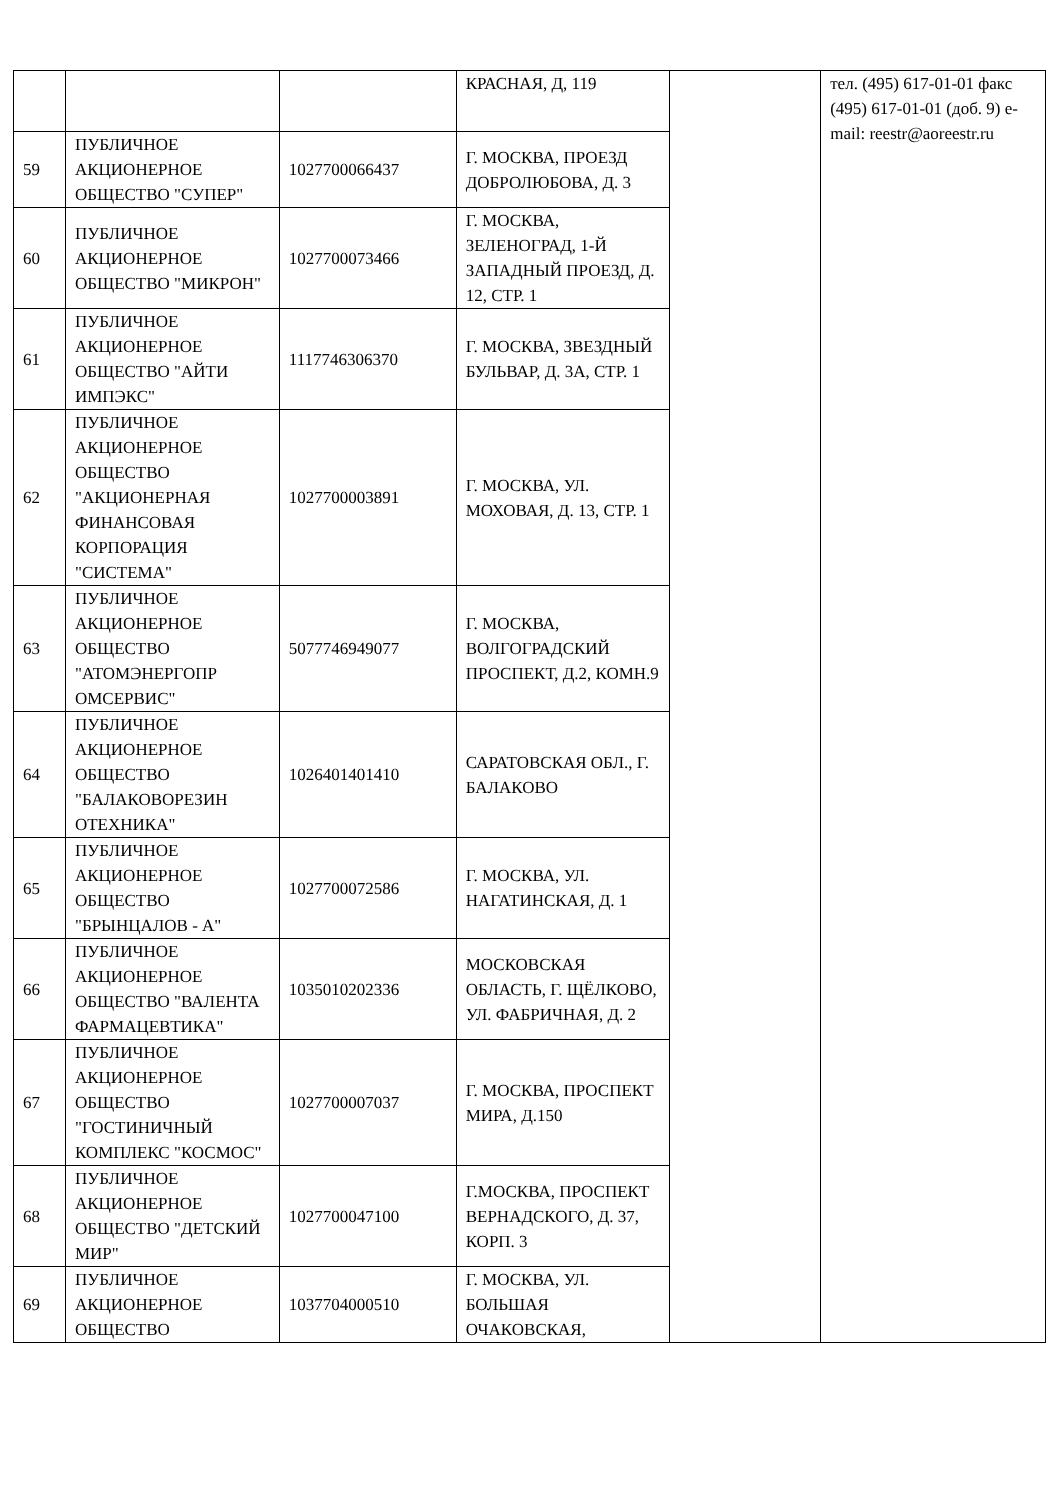| | | | КРАСНАЯ, Д, 119 | | тел. (495) 617-01-01 факс (495) 617-01-01 (доб. 9) e-mail: reestr@aoreestr.ru |
| 59 | ПУБЛИЧНОЕ АКЦИОНЕРНОЕ ОБЩЕСТВО "СУПЕР" | 1027700066437 | Г. МОСКВА, ПРОЕЗД ДОБРОЛЮБОВА, Д. 3 | | |
| 60 | ПУБЛИЧНОЕ АКЦИОНЕРНОЕ ОБЩЕСТВО "МИКРОН" | 1027700073466 | Г. МОСКВА, ЗЕЛЕНОГРАД, 1-Й ЗАПАДНЫЙ ПРОЕЗД, Д. 12, СТР. 1 | | |
| 61 | ПУБЛИЧНОЕ АКЦИОНЕРНОЕ ОБЩЕСТВО "АЙТИ ИМПЭКС" | 1117746306370 | Г. МОСКВА, ЗВЕЗДНЫЙ БУЛЬВАР, Д. 3А, СТР. 1 | | |
| 62 | ПУБЛИЧНОЕ АКЦИОНЕРНОЕ ОБЩЕСТВО "АКЦИОНЕРНАЯ ФИНАНСОВАЯ КОРПОРАЦИЯ "СИСТЕМА" | 1027700003891 | Г. МОСКВА, УЛ. МОХОВАЯ, Д. 13, СТР. 1 | | |
| 63 | ПУБЛИЧНОЕ АКЦИОНЕРНОЕ ОБЩЕСТВО "АТОМЭНЕРГОПР ОМСЕРВИС" | 5077746949077 | Г. МОСКВА, ВОЛГОГРАДСКИЙ ПРОСПЕКТ, Д.2, КОМН.9 | | |
| 64 | ПУБЛИЧНОЕ АКЦИОНЕРНОЕ ОБЩЕСТВО "БАЛАКОВОРЕЗИН ОТЕХНИКА" | 1026401401410 | САРАТОВСКАЯ ОБЛ., Г. БАЛАКОВО | | |
| 65 | ПУБЛИЧНОЕ АКЦИОНЕРНОЕ ОБЩЕСТВО "БРЫНЦАЛОВ - А" | 1027700072586 | Г. МОСКВА, УЛ. НАГАТИНСКАЯ, Д. 1 | | |
| 66 | ПУБЛИЧНОЕ АКЦИОНЕРНОЕ ОБЩЕСТВО "ВАЛЕНТА ФАРМАЦЕВТИКА" | 1035010202336 | МОСКОВСКАЯ ОБЛАСТЬ, Г. ЩЁЛКОВО, УЛ. ФАБРИЧНАЯ, Д. 2 | | |
| 67 | ПУБЛИЧНОЕ АКЦИОНЕРНОЕ ОБЩЕСТВО "ГОСТИНИЧНЫЙ КОМПЛЕКС "КОСМОС" | 1027700007037 | Г. МОСКВА, ПРОСПЕКТ МИРА, Д.150 | | |
| 68 | ПУБЛИЧНОЕ АКЦИОНЕРНОЕ ОБЩЕСТВО "ДЕТСКИЙ МИР" | 1027700047100 | Г.МОСКВА, ПРОСПЕКТ ВЕРНАДСКОГО, Д. 37, КОРП. 3 | | |
| 69 | ПУБЛИЧНОЕ АКЦИОНЕРНОЕ ОБЩЕСТВО | 1037704000510 | Г. МОСКВА, УЛ. БОЛЬШАЯ ОЧАКОВСКАЯ, | | |